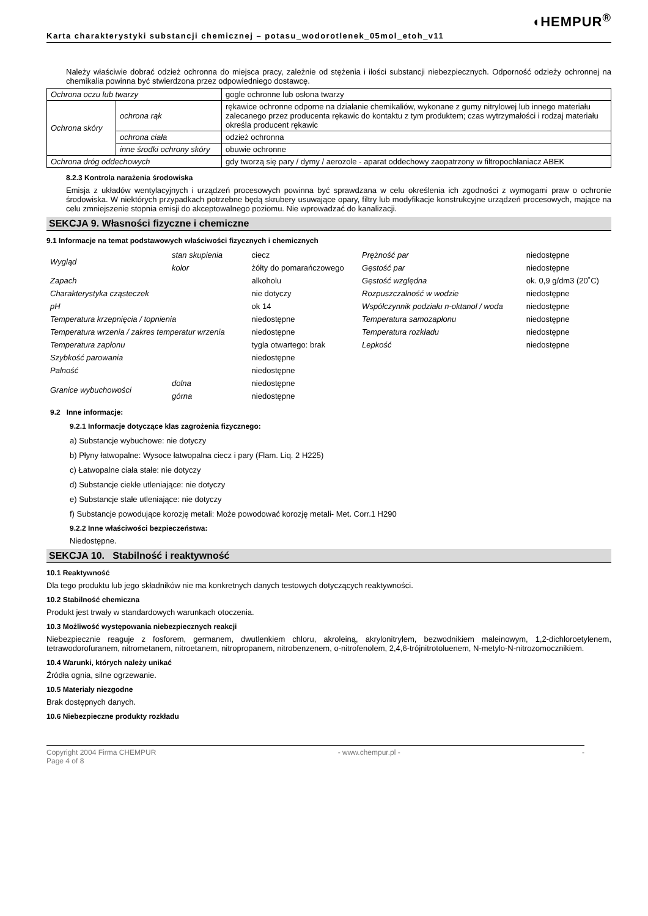◖HEMPUR<sup>®</sup>
Karta charakterystyki substancji chemicznej – potasu_wodorotlenek_05mol_etoh_v11
Należy właściwie dobrać odzież ochronna do miejsca pracy, zależnie od stężenia i ilości substancji niebezpiecznych. Odporność odzieży ochronnej na chemikalia powinna być stwierdzona przez odpowiedniego dostawcę.
| Ochrona oczu lub twarzy | | gogle ochronne lub osłona twarzy |
| Ochrona skóry | ochrona rąk | rękawice ochronne odporne na działanie chemikaliów, wykonane z gumy nitrylowej lub innego materiału zalecanego przez producenta rękawic do kontaktu z tym produktem; czas wytrzymałości i rodzaj materiału określa producent rękawic |
| | ochrona ciała | odzież ochronna |
| | inne środki ochrony skóry | obuwie ochronne |
| Ochrona dróg oddechowych | | gdy tworzą się pary / dymy / aerozole - aparat oddechowy zaopatrzony w filtropochłaniacz ABEK |
8.2.3 Kontrola narażenia środowiska
Emisja z układów wentylacyjnych i urządzeń procesowych powinna być sprawdzana w celu określenia ich zgodności z wymogami praw o ochronie środowiska. W niektórych przypadkach potrzebne będą skrubery usuwające opary, filtry lub modyfikacje konstrukcyjne urządzeń procesowych, mające na celu zmniejszenie stopnia emisji do akceptowalnego poziomu. Nie wprowadzać do kanalizacji.
SEKCJA 9. Własności fizyczne i chemiczne
9.1 Informacje na temat podstawowych właściwości fizycznych i chemicznych
| Wygląd | stan skupienia | ciecz | Prężność par | niedostępne |
| | kolor | żółty do pomarańczowego | Gęstość par | niedostępne |
| Zapach | | alkoholu | Gęstość względna | ok. 0,9 g/dm3 (20˚C) |
| Charakterystyka cząsteczek | | nie dotyczy | Rozpuszczalność w wodzie | niedostępne |
| pH | | ok 14 | Współczynnik podziału n-oktanol / woda | niedostępne |
| Temperatura krzepnięcia / topnienia | | niedostępne | Temperatura samozapłonu | niedostępne |
| Temperatura wrzenia / zakres temperatur wrzenia | | niedostępne | Temperatura rozkładu | niedostępne |
| Temperatura zapłonu | | tygla otwartego: brak | Lepkość | niedostępne |
| Szybkość parowania | | niedostępne | | |
| Palność | | niedostępne | | |
| Granice wybuchowości | dolna | niedostępne | | |
| | górna | niedostępne | | |
9.2 Inne informacje:
9.2.1 Informacje dotyczące klas zagrożenia fizycznego:
a) Substancje wybuchowe: nie dotyczy
b) Płyny łatwopalne: Wysoce łatwopalna ciecz i pary (Flam. Liq. 2 H225)
c) Łatwopalne ciała stałe: nie dotyczy
d) Substancje ciekłe utleniające: nie dotyczy
e) Substancje stałe utleniające: nie dotyczy
f) Substancje powodujące korozję metali: Może powodować korozję metali- Met. Corr.1 H290
9.2.2 Inne właściwości bezpieczeństwa:
Niedostępne.
SEKCJA 10. Stabilność i reaktywność
10.1 Reaktywność
Dla tego produktu lub jego składników nie ma konkretnych danych testowych dotyczących reaktywności.
10.2 Stabilność chemiczna
Produkt jest trwały w standardowych warunkach otoczenia.
10.3 Możliwość występowania niebezpiecznych reakcji
Niebezpiecznie reaguje z fosforem, germanem, dwutlenkiem chloru, akroleiną, akrylonitrylem, bezwodnikiem maleinowym, 1,2-dichloroetylenem, tetrawodorofuranem, nitrometanem, nitroetanem, nitropropanem, nitrobenzenem, o-nitrofenolem, 2,4,6-trójnitrotoluenem, N-metylo-N-nitrozomocznikiem.
10.4 Warunki, których należy unikać
Źródła ognia, silne ogrzewanie.
10.5 Materiały niezgodne
Brak dostępnych danych.
10.6 Niebezpieczne produkty rozkładu
Copyright 2004 Firma CHEMPUR - www.chempur.pl - -
Page 4 of 8